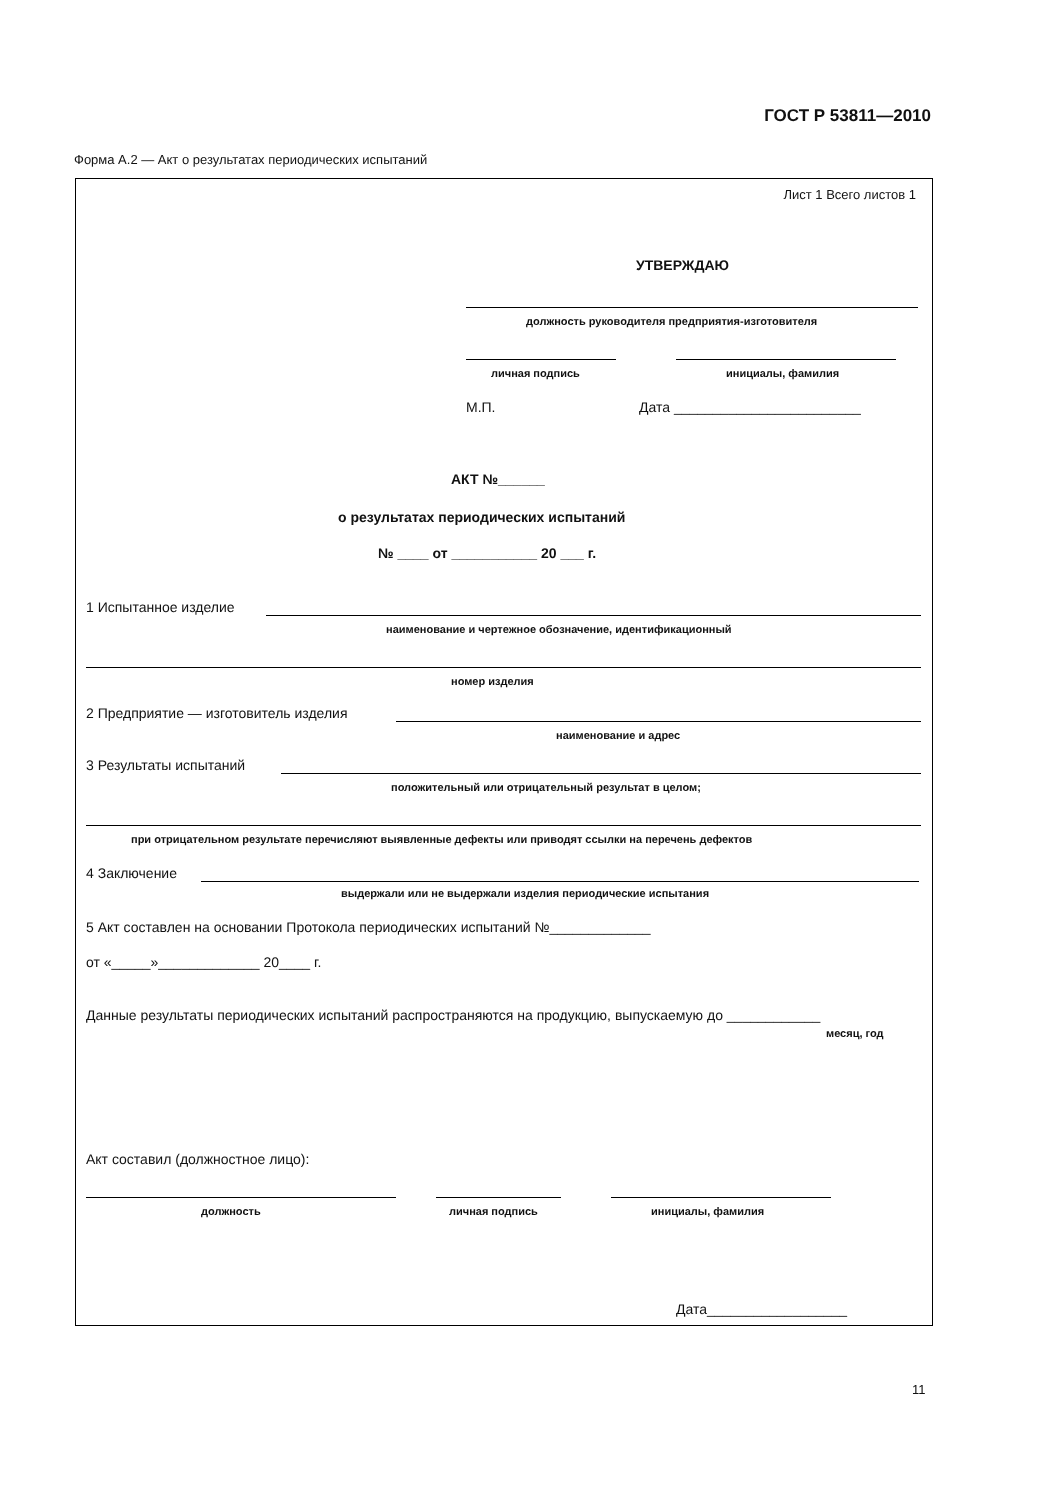ГОСТ Р 53811—2010
Форма А.2 — Акт о результатах периодических испытаний
Лист 1 Всего листов 1
УТВЕРЖДАЮ
должность руководителя предприятия-изготовителя
личная подпись инициалы, фамилия
М.П. Дата ________________________
АКТ №______
о результатах периодических испытаний
№ ____ от ___________ 20 ___ г.
1 Испытанное изделие
наименование и чертежное обозначение, идентификационный
номер изделия
2 Предприятие — изготовитель изделия
наименование и адрес
3 Результаты испытаний
положительный или отрицательный результат в целом;
при отрицательном результате перечисляют выявленные дефекты или приводят ссылки на перечень дефектов
4 Заключение
выдержали или не выдержали изделия периодические испытания
5 Акт составлен на основании Протокола периодических испытаний №_____________
от «_____»_____________ 20____ г.
Данные результаты периодических испытаний распространяются на продукцию, выпускаемую до ____________
месяц, год
Акт составил (должностное лицо):
должность личная подпись инициалы, фамилия
Дата__________________
11